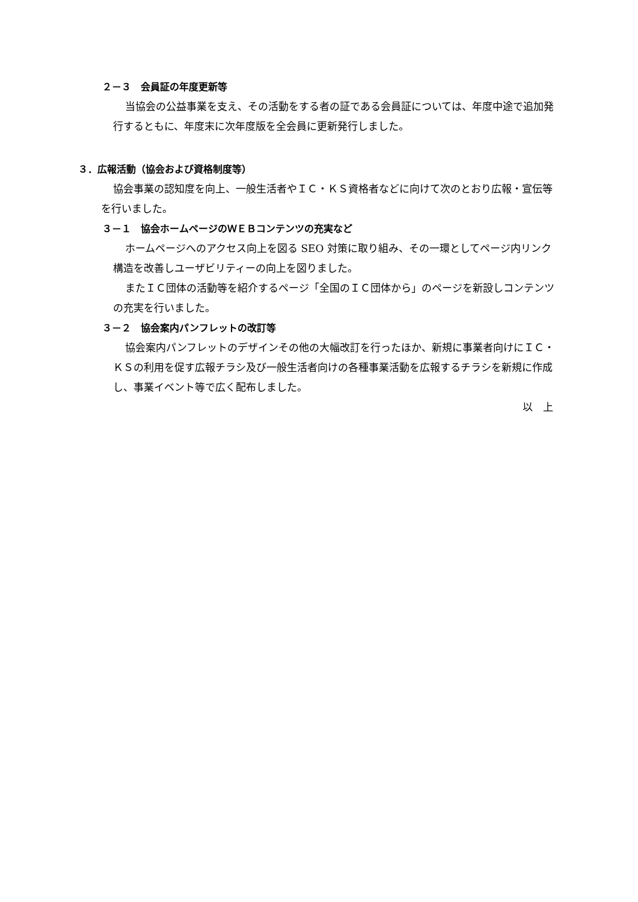２－３　会員証の年度更新等
当協会の公益事業を支え、その活動をする者の証である会員証については、年度中途で追加発行するともに、年度末に次年度版を全会員に更新発行しました。
３．広報活動（協会および資格制度等）
協会事業の認知度を向上、一般生活者やＩＣ・ＫＳ資格者などに向けて次のとおり広報・宣伝等を行いました。
３－１　協会ホームページのＷＥＢコンテンツの充実など
ホームページへのアクセス向上を図る SEO 対策に取り組み、その一環としてページ内リンク構造を改善しユーザビリティーの向上を図りました。
またＩＣ団体の活動等を紹介するページ「全国のＩＣ団体から」のページを新設しコンテンツの充実を行いました。
３－２　協会案内パンフレットの改訂等
協会案内パンフレットのデザインその他の大幅改訂を行ったほか、新規に事業者向けにＩＣ・ＫＳの利用を促す広報チラシ及び一般生活者向けの各種事業活動を広報するチラシを新規に作成し、事業イベント等で広く配布しました。
以　上